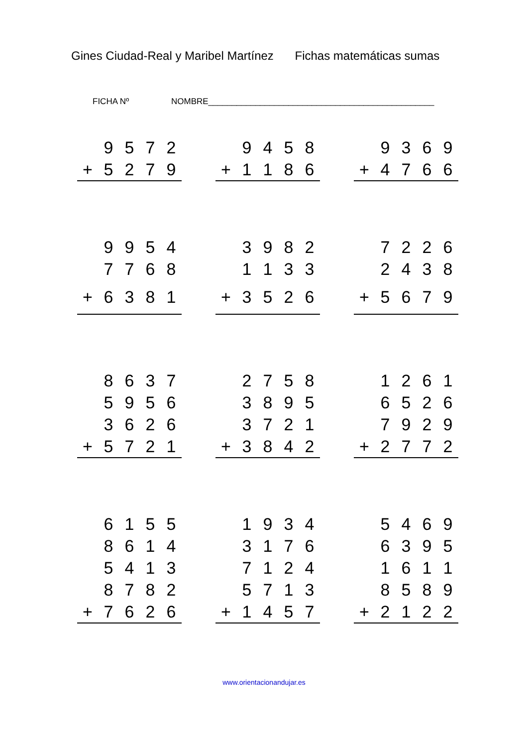Gines Ciudad-Real y Maribel Martínez Fichas matemáticas sumas
FICHA Nº NOMBRE________________________________________________
| | 9 | 5 | 7 | 2 |
| + | 5 | 2 | 7 | 9 |
| | 9 | 4 | 5 | 8 |
| + | 1 | 1 | 8 | 6 |
| | 9 | 3 | 6 | 9 |
| + | 4 | 7 | 6 | 6 |
| | 9 | 9 | 5 | 4 |
| | 7 | 7 | 6 | 8 |
| + | 6 | 3 | 8 | 1 |
| | 3 | 9 | 8 | 2 |
| | 1 | 1 | 3 | 3 |
| + | 3 | 5 | 2 | 6 |
| | 7 | 2 | 2 | 6 |
| | 2 | 4 | 3 | 8 |
| + | 5 | 6 | 7 | 9 |
| | 8 | 6 | 3 | 7 |
| | 5 | 9 | 5 | 6 |
| | 3 | 6 | 2 | 6 |
| + | 5 | 7 | 2 | 1 |
| | 2 | 7 | 5 | 8 |
| | 3 | 8 | 9 | 5 |
| | 3 | 7 | 2 | 1 |
| + | 3 | 8 | 4 | 2 |
| | 1 | 2 | 6 | 1 |
| | 6 | 5 | 2 | 6 |
| | 7 | 9 | 2 | 9 |
| + | 2 | 7 | 7 | 2 |
| | 6 | 1 | 5 | 5 |
| | 8 | 6 | 1 | 4 |
| | 5 | 4 | 1 | 3 |
| | 8 | 7 | 8 | 2 |
| + | 7 | 6 | 2 | 6 |
| | 1 | 9 | 3 | 4 |
| | 3 | 1 | 7 | 6 |
| | 7 | 1 | 2 | 4 |
| | 5 | 7 | 1 | 3 |
| + | 1 | 4 | 5 | 7 |
| | 5 | 4 | 6 | 9 |
| | 6 | 3 | 9 | 5 |
| | 1 | 6 | 1 | 1 |
| | 8 | 5 | 8 | 9 |
| + | 2 | 1 | 2 | 2 |
www.orientacionandujar.es